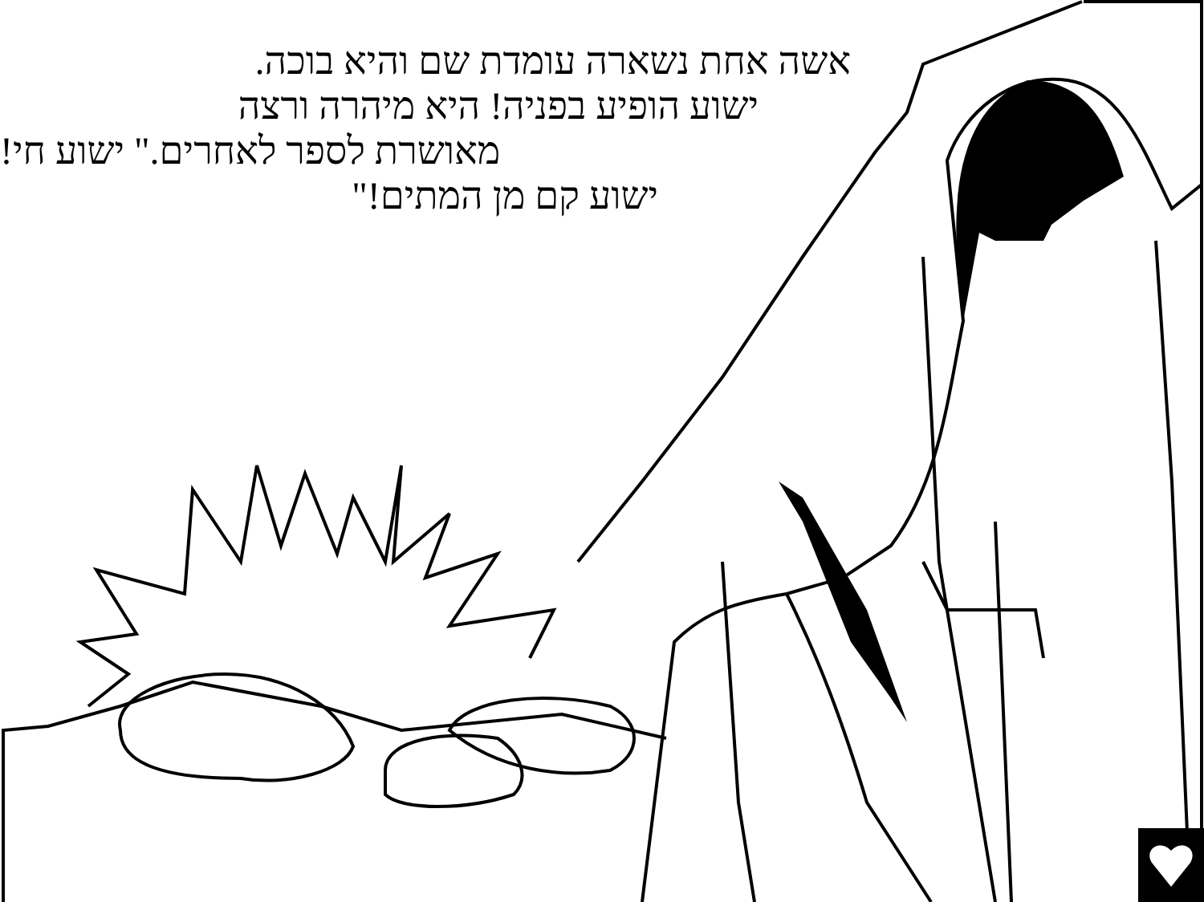אשה אחת נשארה עומדת שם והיא בוכה.
ישוע הופיע בפניה! היא מיהרה ורצה
מאושרת לספר לאחרים." ישוע חי!
ישוע קם מן המתים!"